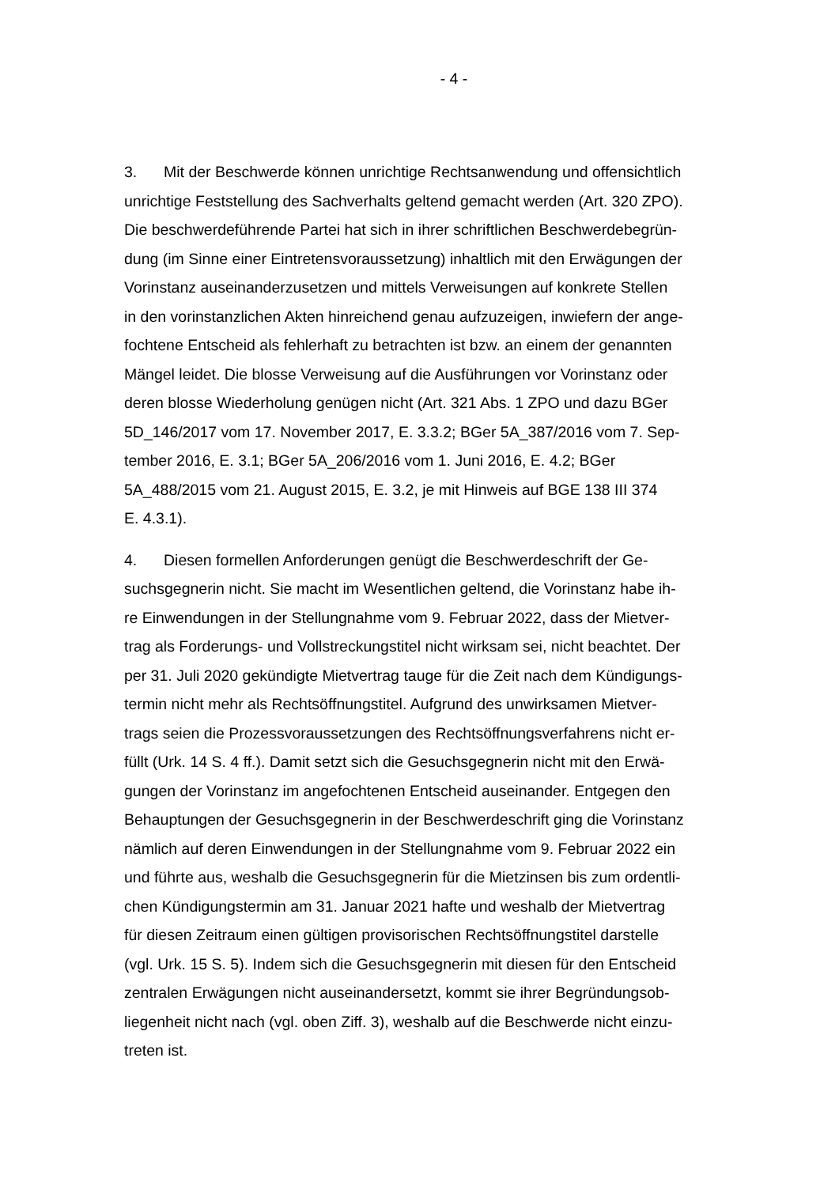- 4 -
3. Mit der Beschwerde können unrichtige Rechtsanwendung und offensichtlich
unrichtige Feststellung des Sachverhalts geltend gemacht werden (Art. 320 ZPO).
Die beschwerdeführende Partei hat sich in ihrer schriftlichen Beschwerdebegrün-
dung (im Sinne einer Eintretensvoraussetzung) inhaltlich mit den Erwägungen der
Vorinstanz auseinanderzusetzen und mittels Verweisungen auf konkrete Stellen
in den vorinstanzlichen Akten hinreichend genau aufzuzeigen, inwiefern der ange-
fochtene Entscheid als fehlerhaft zu betrachten ist bzw. an einem der genannten
Mängel leidet. Die blosse Verweisung auf die Ausführungen vor Vorinstanz oder
deren blosse Wiederholung genügen nicht (Art. 321 Abs. 1 ZPO und dazu BGer
5D_146/2017 vom 17. November 2017, E. 3.3.2; BGer 5A_387/2016 vom 7. Sep-
tember 2016, E. 3.1; BGer 5A_206/2016 vom 1. Juni 2016, E. 4.2; BGer
5A_488/2015 vom 21. August 2015, E. 3.2, je mit Hinweis auf BGE 138 III 374
E. 4.3.1).
4. Diesen formellen Anforderungen genügt die Beschwerdeschrift der Ge-
suchsgegnerin nicht. Sie macht im Wesentlichen geltend, die Vorinstanz habe ih-
re Einwendungen in der Stellungnahme vom 9. Februar 2022, dass der Mietver-
trag als Forderungs- und Vollstreckungstitel nicht wirksam sei, nicht beachtet. Der
per 31. Juli 2020 gekündigte Mietvertrag tauge für die Zeit nach dem Kündigungs-
termin nicht mehr als Rechtsöffnungstitel. Aufgrund des unwirksamen Mietver-
trags seien die Prozessvoraussetzungen des Rechtsöffnungsverfahrens nicht er-
füllt (Urk. 14 S. 4 ff.). Damit setzt sich die Gesuchsgegnerin nicht mit den Erwä-
gungen der Vorinstanz im angefochtenen Entscheid auseinander. Entgegen den
Behauptungen der Gesuchsgegnerin in der Beschwerdeschrift ging die Vorinstanz
nämlich auf deren Einwendungen in der Stellungnahme vom 9. Februar 2022 ein
und führte aus, weshalb die Gesuchsgegnerin für die Mietzinsen bis zum ordentli-
chen Kündigungstermin am 31. Januar 2021 hafte und weshalb der Mietvertrag
für diesen Zeitraum einen gültigen provisorischen Rechtsöffnungstitel darstelle
(vgl. Urk. 15 S. 5). Indem sich die Gesuchsgegnerin mit diesen für den Entscheid
zentralen Erwägungen nicht auseinandersetzt, kommt sie ihrer Begründungsob-
liegenheit nicht nach (vgl. oben Ziff. 3), weshalb auf die Beschwerde nicht einzu-
treten ist.